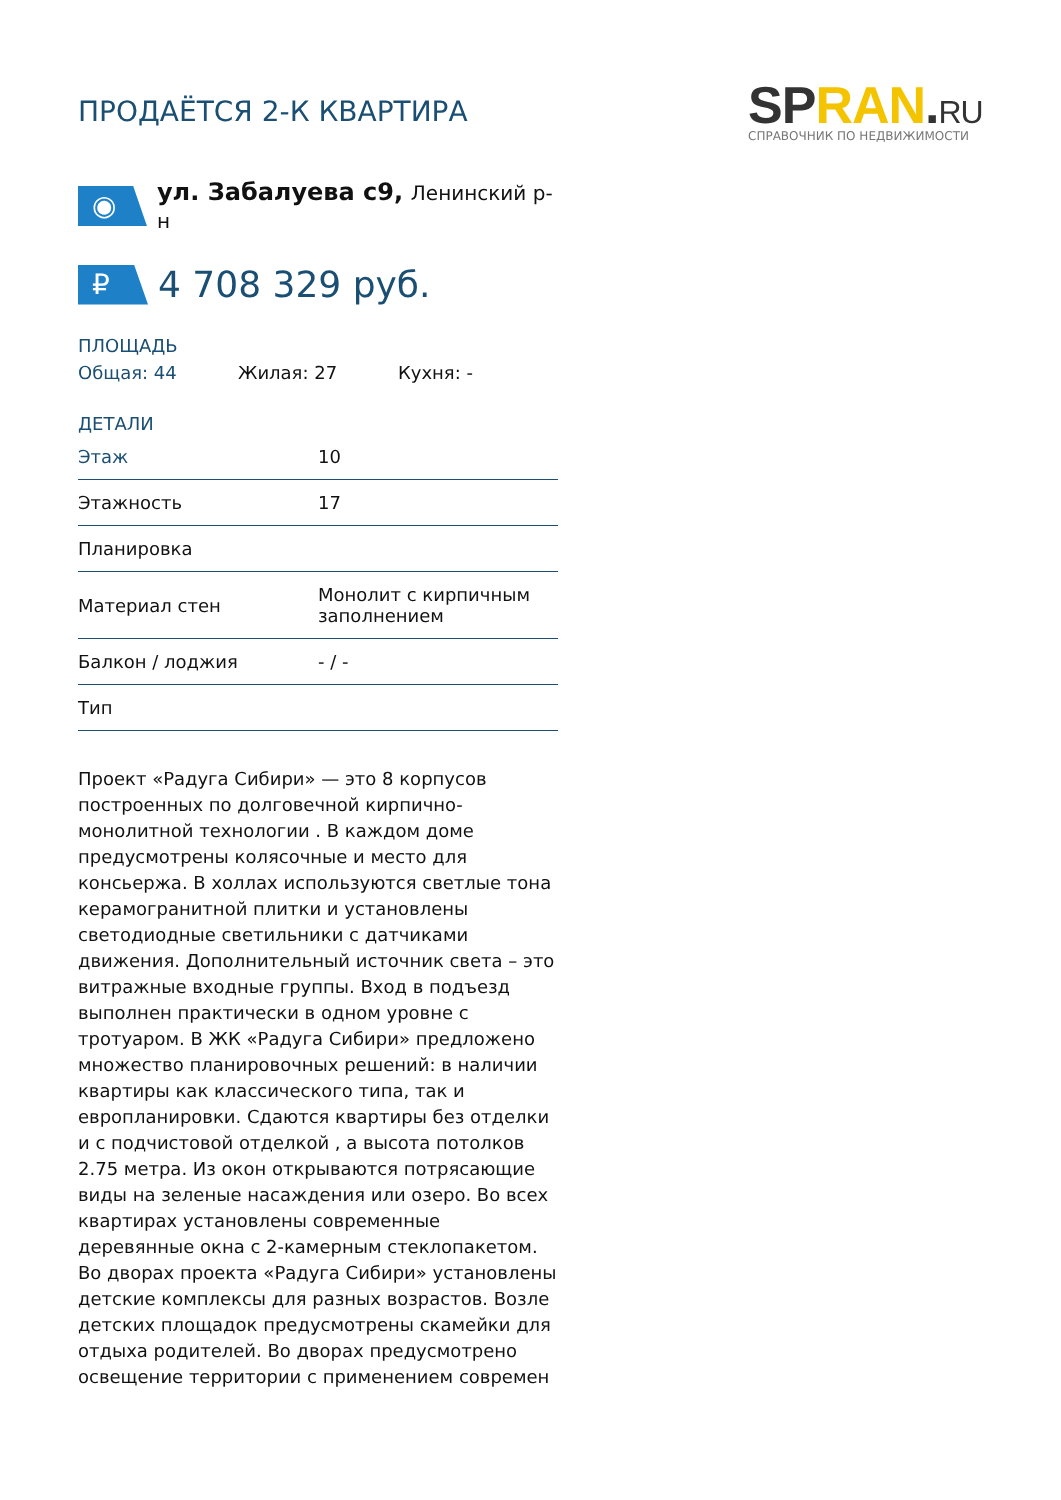SPRAN.RU
СПРАВОЧНИК ПО НЕДВИЖИМОСТИ
ПРОДАЁТСЯ 2-К КВАРТИРА
◉
ул. Забалуева с9, Ленинский р-н
₽
4 708 329 руб.
ПЛОЩАДЬ
Общая: 44 Жилая: 27 Кухня: -
ДЕТАЛИ
| Этаж | 10 |
| Этажность | 17 |
| Планировка | |
| Материал стен | Монолит с кирпичным заполнением |
| Балкон / лоджия | - / - |
| Тип | |
Проект «Радуга Сибири» — это 8 корпусов построенных по долговечной кирпично-монолитной технологии . В каждом доме предусмотрены колясочные и место для консьержа. В холлах используются светлые тона керамогранитной плитки и установлены светодиодные светильники с датчиками движения. Дополнительный источник света – это витражные входные группы. Вход в подъезд выполнен практически в одном уровне с тротуаром. В ЖК «Радуга Сибири» предложено множество планировочных решений: в наличии квартиры как классического типа, так и европланировки. Сдаются квартиры без отделки и с подчистовой отделкой , а высота потолков 2.75 метра. Из окон открываются потрясающие виды на зеленые насаждения или озеро. Во всех квартирах установлены современные деревянные окна с 2-камерным стеклопакетом. Во дворах проекта «Радуга Сибири» установлены детские комплексы для разных возрастов. Возле детских площадок предусмотрены скамейки для отдыха родителей. Во дворах предусмотрено освещение территории с применением современ